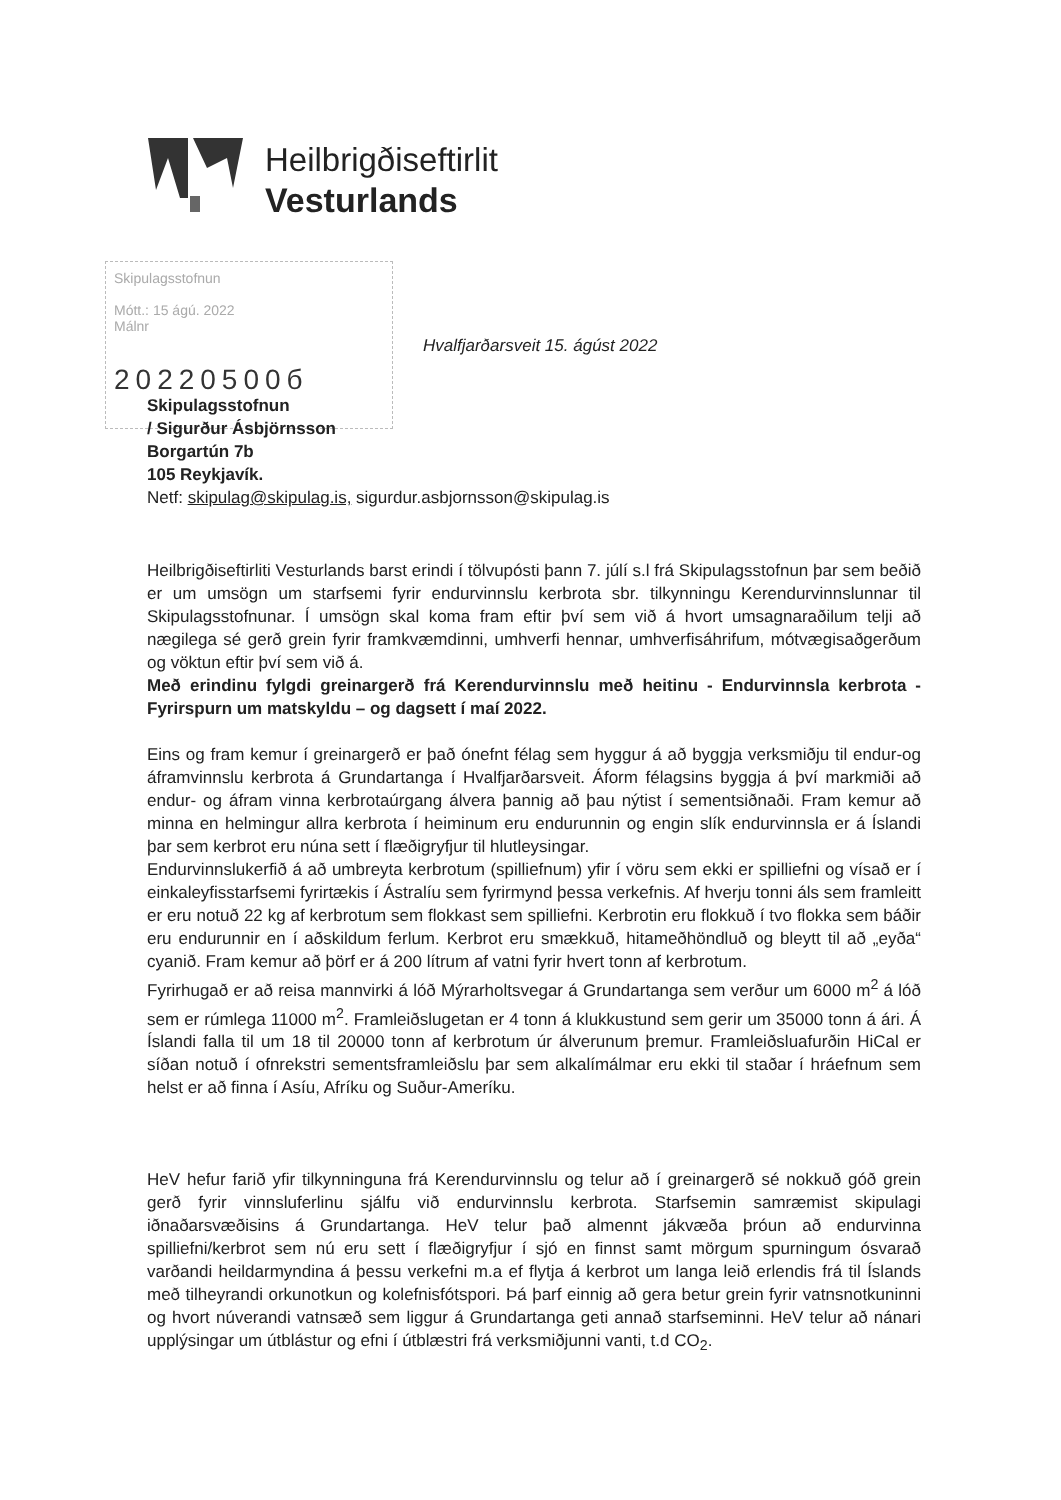Heilbrigðiseftirlit
Vesturlands
Skipulagsstofnun
Mótt.: 15 ágú. 2022
Málnr
20220500б
Hvalfjarðarsveit 15. ágúst 2022
Skipulagsstofnun
/ Sigurður Ásbjörnsson
Borgartún 7b
105 Reykjavík.
Netf: skipulag@skipulag.is, sigurdur.asbjornsson@skipulag.is
Heilbrigðiseftirliti Vesturlands barst erindi í tölvupósti þann 7. júlí s.l frá Skipulagsstofnun þar sem beðið er um umsögn um starfsemi fyrir endurvinnslu kerbrota sbr. tilkynningu Kerendurvinnslunnar til Skipulagsstofnunar. Í umsögn skal koma fram eftir því sem við á hvort umsagnaraðilum telji að nægilega sé gerð grein fyrir framkvæmdinni, umhverfi hennar, umhverfisáhrifum, mótvægisaðgerðum og vöktun eftir því sem við á.
Með erindinu fylgdi greinargerð frá Kerendurvinnslu með heitinu - Endurvinnsla kerbrota - Fyrirspurn um matskyldu – og dagsett í maí 2022.
Eins og fram kemur í greinargerð er það ónefnt félag sem hyggur á að byggja verksmiðju til endur-og áframvinnslu kerbrota á Grundartanga í Hvalfjarðarsveit. Áform félagsins byggja á því markmiði að endur- og áfram vinna kerbrotaúrgang álvera þannig að þau nýtist í sementsiðnaði. Fram kemur að minna en helmingur allra kerbrota í heiminum eru endurunnin og engin slík endurvinnsla er á Íslandi þar sem kerbrot eru núna sett í flæðigryfjur til hlutleysingar.
Endurvinnslukerfið á að umbreyta kerbrotum (spilliefnum) yfir í vöru sem ekki er spilliefni og vísað er í einkaleyfisstarfsemi fyrirtækis í Ástralíu sem fyrirmynd þessa verkefnis. Af hverju tonni áls sem framleitt er eru notuð 22 kg af kerbrotum sem flokkast sem spilliefni. Kerbrotin eru flokkuð í tvo flokka sem báðir eru endurunnir en í aðskildum ferlum. Kerbrot eru smækkuð, hitameðhöndluð og bleytt til að „eyða“ cyanið. Fram kemur að þörf er á 200 lítrum af vatni fyrir hvert tonn af kerbrotum.
Fyrirhugað er að reisa mannvirki á lóð Mýrarholtsvegar á Grundartanga sem verður um 6000 m<sup>2</sup> á lóð sem er rúmlega 11000 m<sup>2</sup>. Framleiðslugetan er 4 tonn á klukkustund sem gerir um 35000 tonn á ári. Á Íslandi falla til um 18 til 20000 tonn af kerbrotum úr álverunum þremur. Framleiðsluafurðin HiCal er síðan notuð í ofnrekstri sementsframleiðslu þar sem alkalímálmar eru ekki til staðar í hráefnum sem helst er að finna í Asíu, Afríku og Suður-Ameríku.
HeV hefur farið yfir tilkynninguna frá Kerendurvinnslu og telur að í greinargerð sé nokkuð góð grein gerð fyrir vinnsluferlinu sjálfu við endurvinnslu kerbrota. Starfsemin samræmist skipulagi iðnaðarsvæðisins á Grundartanga. HeV telur það almennt jákvæða þróun að endurvinna spilliefni/kerbrot sem nú eru sett í flæðigryfjur í sjó en finnst samt mörgum spurningum ósvarað varðandi heildarmyndina á þessu verkefni m.a ef flytja á kerbrot um langa leið erlendis frá til Íslands með tilheyrandi orkunotkun og kolefnisfótspori. Þá þarf einnig að gera betur grein fyrir vatnsnotkuninni og hvort núverandi vatnsæð sem liggur á Grundartanga geti annað starfseminni. HeV telur að nánari upplýsingar um útblástur og efni í útblæstri frá verksmiðjunni vanti, t.d CO<sub>2</sub>.